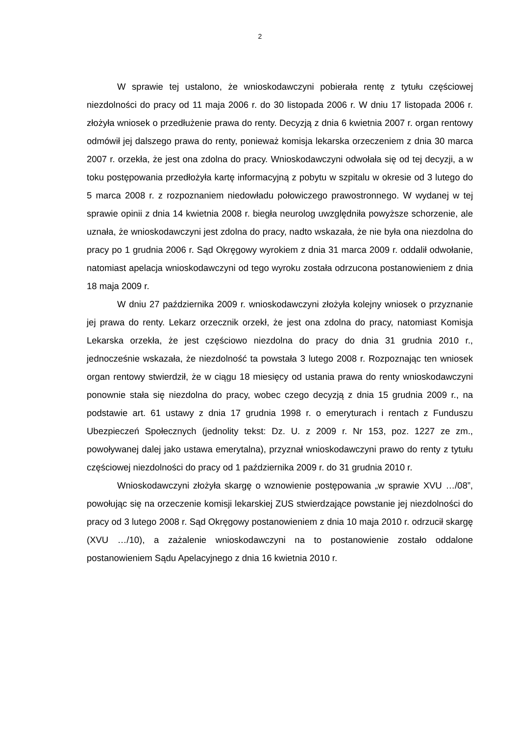2
W sprawie tej ustalono, że wnioskodawczyni pobierała rentę z tytułu częściowej niezdolności do pracy od 11 maja 2006 r. do 30 listopada 2006 r. W dniu 17 listopada 2006 r. złożyła wniosek o przedłużenie prawa do renty. Decyzją z dnia 6 kwietnia 2007 r. organ rentowy odmówił jej dalszego prawa do renty, ponieważ komisja lekarska orzeczeniem z dnia 30 marca 2007 r. orzekła, że jest ona zdolna do pracy. Wnioskodawczyni odwołała się od tej decyzji, a w toku postępowania przedłożyła kartę informacyjną z pobytu w szpitalu w okresie od 3 lutego do 5 marca 2008 r. z rozpoznaniem niedowładu połowiczego prawostronnego. W wydanej w tej sprawie opinii z dnia 14 kwietnia 2008 r. biegła neurolog uwzględniła powyższe schorzenie, ale uznała, że wnioskodawczyni jest zdolna do pracy, nadto wskazała, że nie była ona niezdolna do pracy po 1 grudnia 2006 r. Sąd Okręgowy wyrokiem z dnia 31 marca 2009 r. oddalił odwołanie, natomiast apelacja wnioskodawczyni od tego wyroku została odrzucona postanowieniem z dnia 18 maja 2009 r.
W dniu 27 października 2009 r. wnioskodawczyni złożyła kolejny wniosek o przyznanie jej prawa do renty. Lekarz orzecznik orzekł, że jest ona zdolna do pracy, natomiast Komisja Lekarska orzekła, że jest częściowo niezdolna do pracy do dnia 31 grudnia 2010 r., jednocześnie wskazała, że niezdolność ta powstała 3 lutego 2008 r. Rozpoznając ten wniosek organ rentowy stwierdził, że w ciągu 18 miesięcy od ustania prawa do renty wnioskodawczyni ponownie stała się niezdolna do pracy, wobec czego decyzją z dnia 15 grudnia 2009 r., na podstawie art. 61 ustawy z dnia 17 grudnia 1998 r. o emeryturach i rentach z Funduszu Ubezpieczeń Społecznych (jednolity tekst: Dz. U. z 2009 r. Nr 153, poz. 1227 ze zm., powoływanej dalej jako ustawa emerytalna), przyznał wnioskodawczyni prawo do renty z tytułu częściowej niezdolności do pracy od 1 października 2009 r. do 31 grudnia 2010 r.
Wnioskodawczyni złożyła skargę o wznowienie postępowania „w sprawie XVU …/08”, powołując się na orzeczenie komisji lekarskiej ZUS stwierdzające powstanie jej niezdolności do pracy od 3 lutego 2008 r. Sąd Okręgowy postanowieniem z dnia 10 maja 2010 r. odrzucił skargę (XVU …/10), a zażalenie wnioskodawczyni na to postanowienie zostało oddalone postanowieniem Sądu Apelacyjnego z dnia 16 kwietnia 2010 r.